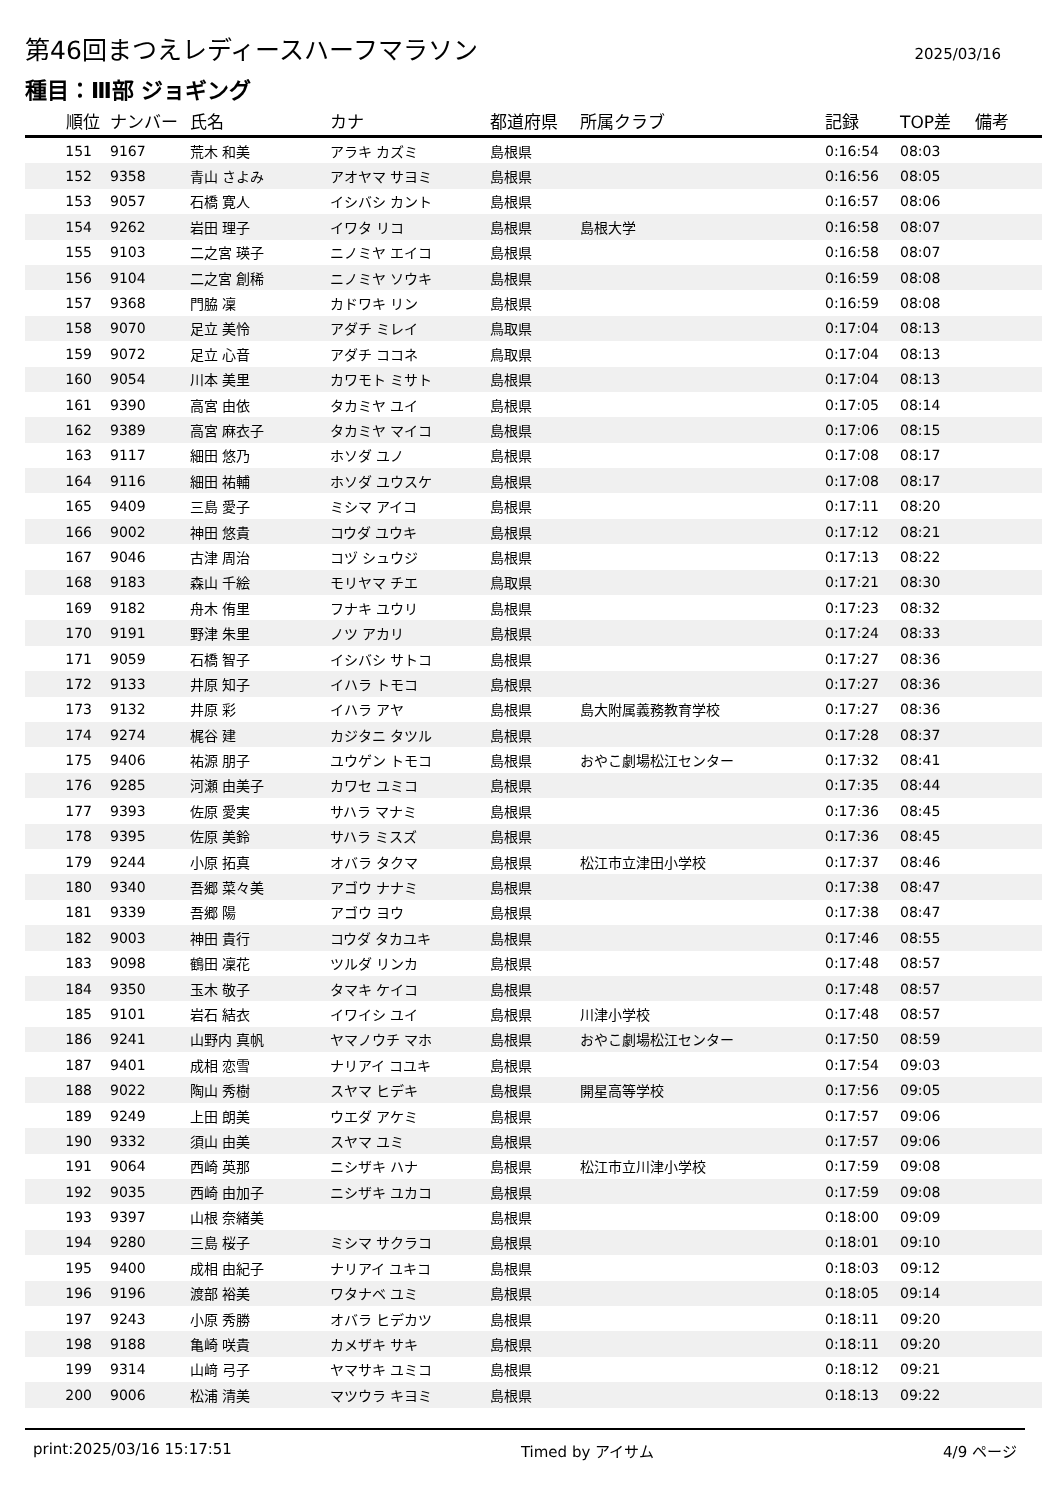第46回まつえレディースハーフマラソン
2025/03/16
種目：Ⅲ部 ジョギング
| 順位 | ナンバー | 氏名 | カナ | 都道府県 | 所属クラブ | 記録 | TOP差 | 備考 |
| --- | --- | --- | --- | --- | --- | --- | --- | --- |
| 151 | 9167 | 荒木 和美 | アラキ カズミ | 島根県 | | 0:16:54 | 08:03 | |
| 152 | 9358 | 青山 さよみ | アオヤマ サヨミ | 島根県 | | 0:16:56 | 08:05 | |
| 153 | 9057 | 石橋 寛人 | イシバシ カント | 島根県 | | 0:16:57 | 08:06 | |
| 154 | 9262 | 岩田 理子 | イワタ リコ | 島根県 | 島根大学 | 0:16:58 | 08:07 | |
| 155 | 9103 | 二之宮 瑛子 | ニノミヤ エイコ | 島根県 | | 0:16:58 | 08:07 | |
| 156 | 9104 | 二之宮 創稀 | ニノミヤ ソウキ | 島根県 | | 0:16:59 | 08:08 | |
| 157 | 9368 | 門脇 凜 | カドワキ リン | 島根県 | | 0:16:59 | 08:08 | |
| 158 | 9070 | 足立 美怜 | アダチ ミレイ | 鳥取県 | | 0:17:04 | 08:13 | |
| 159 | 9072 | 足立 心音 | アダチ ココネ | 鳥取県 | | 0:17:04 | 08:13 | |
| 160 | 9054 | 川本 美里 | カワモト ミサト | 島根県 | | 0:17:04 | 08:13 | |
| 161 | 9390 | 高宮 由依 | タカミヤ ユイ | 島根県 | | 0:17:05 | 08:14 | |
| 162 | 9389 | 高宮 麻衣子 | タカミヤ マイコ | 島根県 | | 0:17:06 | 08:15 | |
| 163 | 9117 | 細田 悠乃 | ホソダ ユノ | 島根県 | | 0:17:08 | 08:17 | |
| 164 | 9116 | 細田 祐輔 | ホソダ ユウスケ | 島根県 | | 0:17:08 | 08:17 | |
| 165 | 9409 | 三島 愛子 | ミシマ アイコ | 島根県 | | 0:17:11 | 08:20 | |
| 166 | 9002 | 神田 悠貴 | コウダ ユウキ | 島根県 | | 0:17:12 | 08:21 | |
| 167 | 9046 | 古津 周治 | コヅ シュウジ | 島根県 | | 0:17:13 | 08:22 | |
| 168 | 9183 | 森山 千絵 | モリヤマ チエ | 鳥取県 | | 0:17:21 | 08:30 | |
| 169 | 9182 | 舟木 侑里 | フナキ ユウリ | 島根県 | | 0:17:23 | 08:32 | |
| 170 | 9191 | 野津 朱里 | ノツ アカリ | 島根県 | | 0:17:24 | 08:33 | |
| 171 | 9059 | 石橋 智子 | イシバシ サトコ | 島根県 | | 0:17:27 | 08:36 | |
| 172 | 9133 | 井原 知子 | イハラ トモコ | 島根県 | | 0:17:27 | 08:36 | |
| 173 | 9132 | 井原 彩 | イハラ アヤ | 島根県 | 島大附属義務教育学校 | 0:17:27 | 08:36 | |
| 174 | 9274 | 梶谷 建 | カジタニ タツル | 島根県 | | 0:17:28 | 08:37 | |
| 175 | 9406 | 祐源 朋子 | ユウゲン トモコ | 島根県 | おやこ劇場松江センター | 0:17:32 | 08:41 | |
| 176 | 9285 | 河瀬 由美子 | カワセ ユミコ | 島根県 | | 0:17:35 | 08:44 | |
| 177 | 9393 | 佐原 愛実 | サハラ マナミ | 島根県 | | 0:17:36 | 08:45 | |
| 178 | 9395 | 佐原 美鈴 | サハラ ミスズ | 島根県 | | 0:17:36 | 08:45 | |
| 179 | 9244 | 小原 拓真 | オバラ タクマ | 島根県 | 松江市立津田小学校 | 0:17:37 | 08:46 | |
| 180 | 9340 | 吾郷 菜々美 | アゴウ ナナミ | 島根県 | | 0:17:38 | 08:47 | |
| 181 | 9339 | 吾郷 陽 | アゴウ ヨウ | 島根県 | | 0:17:38 | 08:47 | |
| 182 | 9003 | 神田 貴行 | コウダ タカユキ | 島根県 | | 0:17:46 | 08:55 | |
| 183 | 9098 | 鶴田 凜花 | ツルダ リンカ | 島根県 | | 0:17:48 | 08:57 | |
| 184 | 9350 | 玉木 敬子 | タマキ ケイコ | 島根県 | | 0:17:48 | 08:57 | |
| 185 | 9101 | 岩石 結衣 | イワイシ ユイ | 島根県 | 川津小学校 | 0:17:48 | 08:57 | |
| 186 | 9241 | 山野内 真帆 | ヤマノウチ マホ | 島根県 | おやこ劇場松江センター | 0:17:50 | 08:59 | |
| 187 | 9401 | 成相 恋雪 | ナリアイ コユキ | 島根県 | | 0:17:54 | 09:03 | |
| 188 | 9022 | 陶山 秀樹 | スヤマ ヒデキ | 島根県 | 開星高等学校 | 0:17:56 | 09:05 | |
| 189 | 9249 | 上田 朗美 | ウエダ アケミ | 島根県 | | 0:17:57 | 09:06 | |
| 190 | 9332 | 須山 由美 | スヤマ ユミ | 島根県 | | 0:17:57 | 09:06 | |
| 191 | 9064 | 西崎 英那 | ニシザキ ハナ | 島根県 | 松江市立川津小学校 | 0:17:59 | 09:08 | |
| 192 | 9035 | 西崎 由加子 | ニシザキ ユカコ | 島根県 | | 0:17:59 | 09:08 | |
| 193 | 9397 | 山根 奈緒美 | | 島根県 | | 0:18:00 | 09:09 | |
| 194 | 9280 | 三島 桜子 | ミシマ サクラコ | 島根県 | | 0:18:01 | 09:10 | |
| 195 | 9400 | 成相 由紀子 | ナリアイ ユキコ | 島根県 | | 0:18:03 | 09:12 | |
| 196 | 9196 | 渡部 裕美 | ワタナベ ユミ | 島根県 | | 0:18:05 | 09:14 | |
| 197 | 9243 | 小原 秀勝 | オバラ ヒデカツ | 島根県 | | 0:18:11 | 09:20 | |
| 198 | 9188 | 亀崎 咲貴 | カメザキ サキ | 島根県 | | 0:18:11 | 09:20 | |
| 199 | 9314 | 山﨑 弓子 | ヤマサキ ユミコ | 島根県 | | 0:18:12 | 09:21 | |
| 200 | 9006 | 松浦 清美 | マツウラ キヨミ | 島根県 | | 0:18:13 | 09:22 | |
print:2025/03/16 15:17:51 Timed by アイサム 4/9 ページ